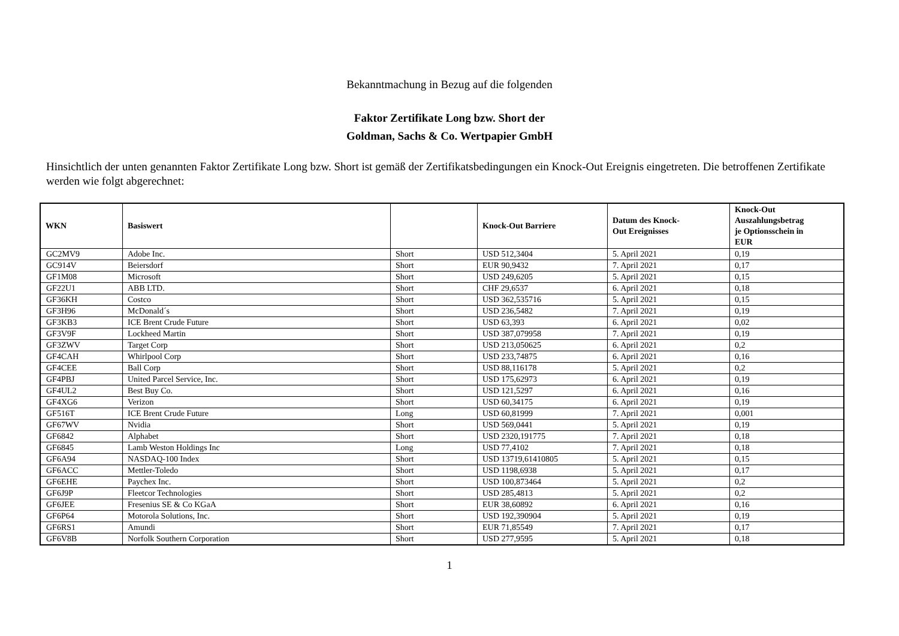Bekanntmachung in Bezug auf die folgenden
Faktor Zertifikate Long bzw. Short der
Goldman, Sachs & Co. Wertpapier GmbH
Hinsichtlich der unten genannten Faktor Zertifikate Long bzw. Short ist gemäß der Zertifikatsbedingungen ein Knock-Out Ereignis eingetreten. Die betroffenen Zertifikate werden wie folgt abgerechnet:
| WKN | Basiswert | | Knock-Out Barriere | Datum des Knock- Out Ereignisses | Knock-Out Auszahlungsbetrag je Optionsschein in EUR |
| --- | --- | --- | --- | --- | --- |
| GC2MV9 | Adobe Inc. | Short | USD 512,3404 | 5. April 2021 | 0,19 |
| GC914V | Beiersdorf | Short | EUR 90,9432 | 7. April 2021 | 0,17 |
| GF1M08 | Microsoft | Short | USD 249,6205 | 5. April 2021 | 0,15 |
| GF22U1 | ABB LTD. | Short | CHF 29,6537 | 6. April 2021 | 0,18 |
| GF36KH | Costco | Short | USD 362,535716 | 5. April 2021 | 0,15 |
| GF3H96 | McDonald´s | Short | USD 236,5482 | 7. April 2021 | 0,19 |
| GF3KB3 | ICE Brent Crude Future | Short | USD 63,393 | 6. April 2021 | 0,02 |
| GF3V9F | Lockheed Martin | Short | USD 387,079958 | 7. April 2021 | 0,19 |
| GF3ZWV | Target Corp | Short | USD 213,050625 | 6. April 2021 | 0,2 |
| GF4CAH | Whirlpool Corp | Short | USD 233,74875 | 6. April 2021 | 0,16 |
| GF4CEE | Ball Corp | Short | USD 88,116178 | 5. April 2021 | 0,2 |
| GF4PBJ | United Parcel Service, Inc. | Short | USD 175,62973 | 6. April 2021 | 0,19 |
| GF4UL2 | Best Buy Co. | Short | USD 121,5297 | 6. April 2021 | 0,16 |
| GF4XG6 | Verizon | Short | USD 60,34175 | 6. April 2021 | 0,19 |
| GF516T | ICE Brent Crude Future | Long | USD 60,81999 | 7. April 2021 | 0,001 |
| GF67WV | Nvidia | Short | USD 569,0441 | 5. April 2021 | 0,19 |
| GF6842 | Alphabet | Short | USD 2320,191775 | 7. April 2021 | 0,18 |
| GF6845 | Lamb Weston Holdings Inc | Long | USD 77,4102 | 7. April 2021 | 0,18 |
| GF6A94 | NASDAQ-100 Index | Short | USD 13719,61410805 | 5. April 2021 | 0,15 |
| GF6ACC | Mettler-Toledo | Short | USD 1198,6938 | 5. April 2021 | 0,17 |
| GF6EHE | Paychex Inc. | Short | USD 100,873464 | 5. April 2021 | 0,2 |
| GF6J9P | Fleetcor Technologies | Short | USD 285,4813 | 5. April 2021 | 0,2 |
| GF6JEE | Fresenius SE & Co KGaA | Short | EUR 38,60892 | 6. April 2021 | 0,16 |
| GF6P64 | Motorola Solutions, Inc. | Short | USD 192,390904 | 5. April 2021 | 0,19 |
| GF6RS1 | Amundi | Short | EUR 71,85549 | 7. April 2021 | 0,17 |
| GF6V8B | Norfolk Southern Corporation | Short | USD 277,9595 | 5. April 2021 | 0,18 |
1